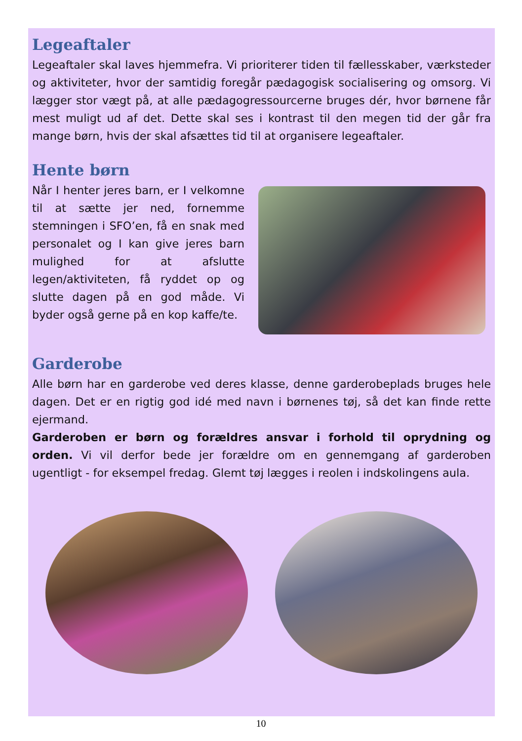Legeaftaler
Legeaftaler skal laves hjemmefra. Vi prioriterer tiden til fællesskaber, værksteder og aktiviteter, hvor der samtidig foregår pædagogisk sociali­sering og omsorg. Vi lægger stor vægt på, at alle pædagogressourcerne bruges dér, hvor børnene får mest muligt ud af det. Dette skal ses i kon­trast til den megen tid der går fra mange børn, hvis der skal afsættes tid til at organisere legeaftaler.
Hente børn
Når I henter jeres barn, er I vel­komne til at sætte jer ned, for­nemme stemningen i SFO’en, få en snak med personalet og I kan give jeres barn mulighed for at afslutte legen/aktiviteten, få ryd­det op og slutte dagen på en god måde. Vi byder også gerne på en kop kaffe/te.
Garderobe
Alle børn har en garderobe ved deres klasse, denne garderobeplads bru­ges hele dagen. Det er en rigtig god idé med navn i børnenes tøj, så det kan finde rette ejermand.
Garderoben er børn og forældres ansvar i forhold til oprydning og orden. Vi vil derfor bede jer forældre om en gennemgang af garderoben ugentligt - for eksempel fredag. Glemt tøj lægges i reolen i indskolingens aula.
10